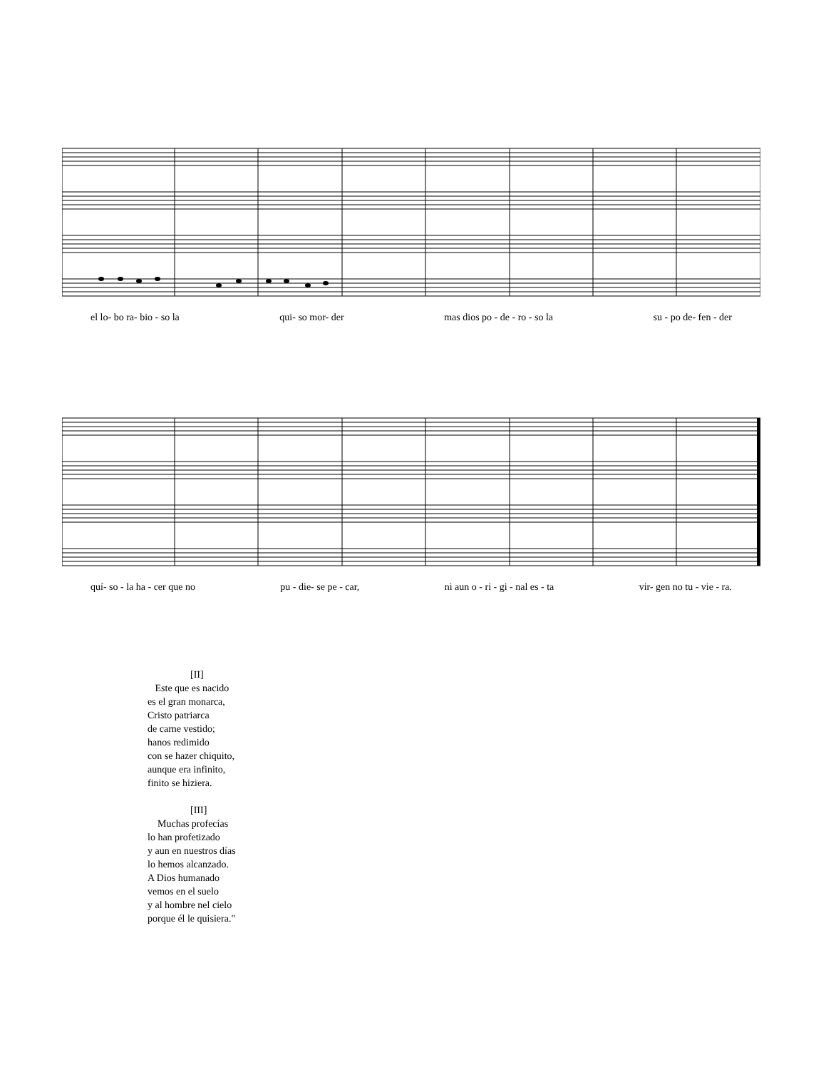el lo- bo ra- bio - so la qui- so mor- der mas dios po - de - ro - so la su - po de- fen - der
quí- so - la ha - cer que no pu - die- se pe - car, ni aun o - ri - gi - nal es - ta vir- gen no tu - vie - ra.
[II]
Este que es nacido
es el gran monarca,
Cristo patriarca
de carne vestido;
hanos redimido
con se hazer chiquito,
aunque era infinito,
finito se hiziera.
[III]
Muchas profecías
lo han profetizado
y aun en nuestros días
lo hemos alcanzado.
A Dios humanado
vemos en el suelo
y al hombre nel cielo
porque él le quisiera.″